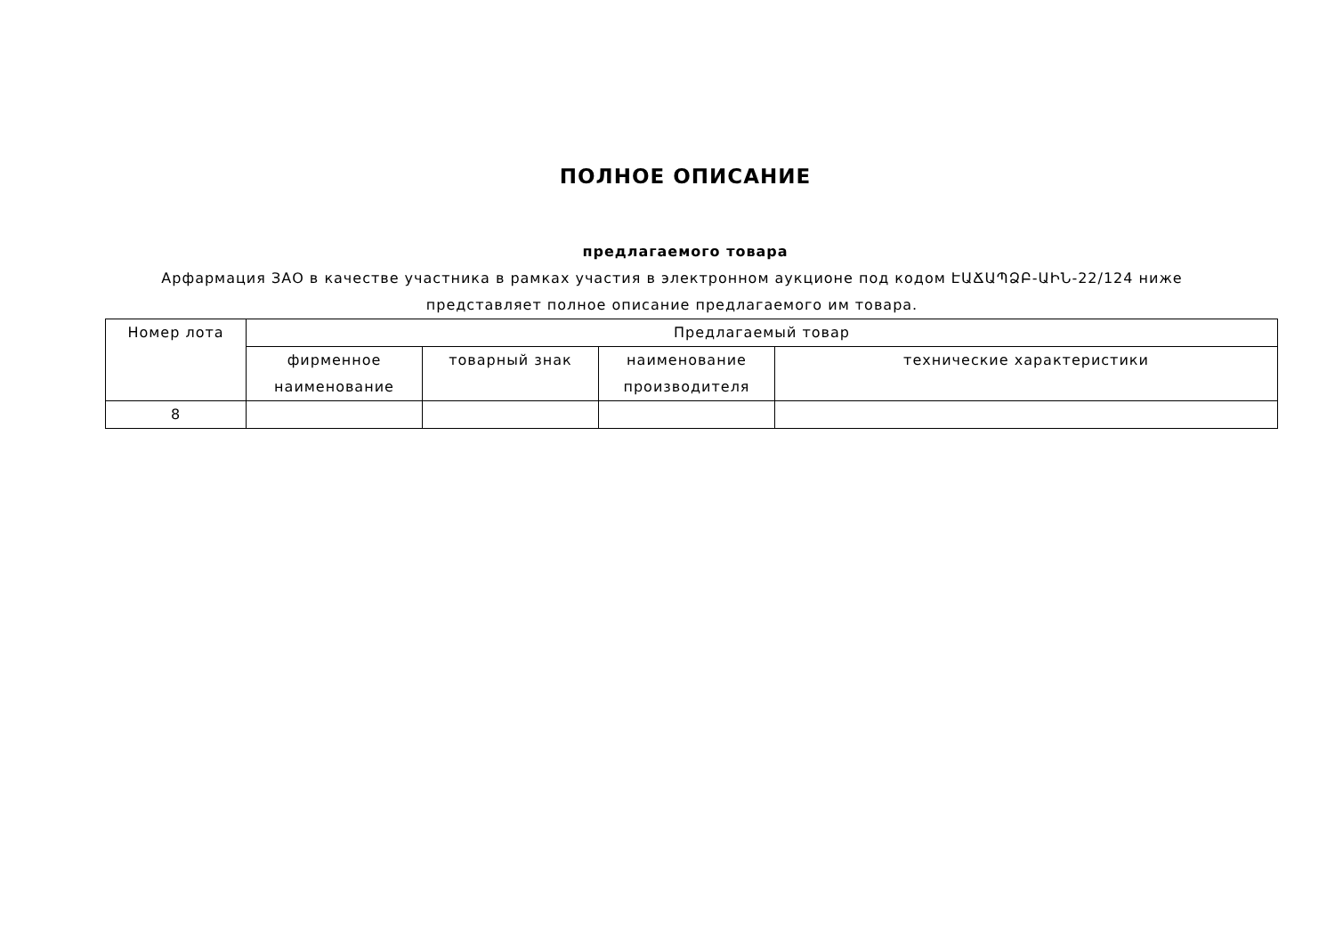ПОЛНОЕ ОПИСАНИЕ
предлагаемого товара
Арфармация ЗАО в качестве участника в рамках участия в электронном аукционе под кодом ԷԱՃԱՊՁԲ-ԱԻՆ-22/124 ниже представляет полное описание предлагаемого им товара.
| Номер лота | Предлагаемый товар | | | |
| --- | --- | --- | --- | --- |
| | фирменное наименование | товарный знак | наименование производителя | технические характеристики |
| 8 | | | | |